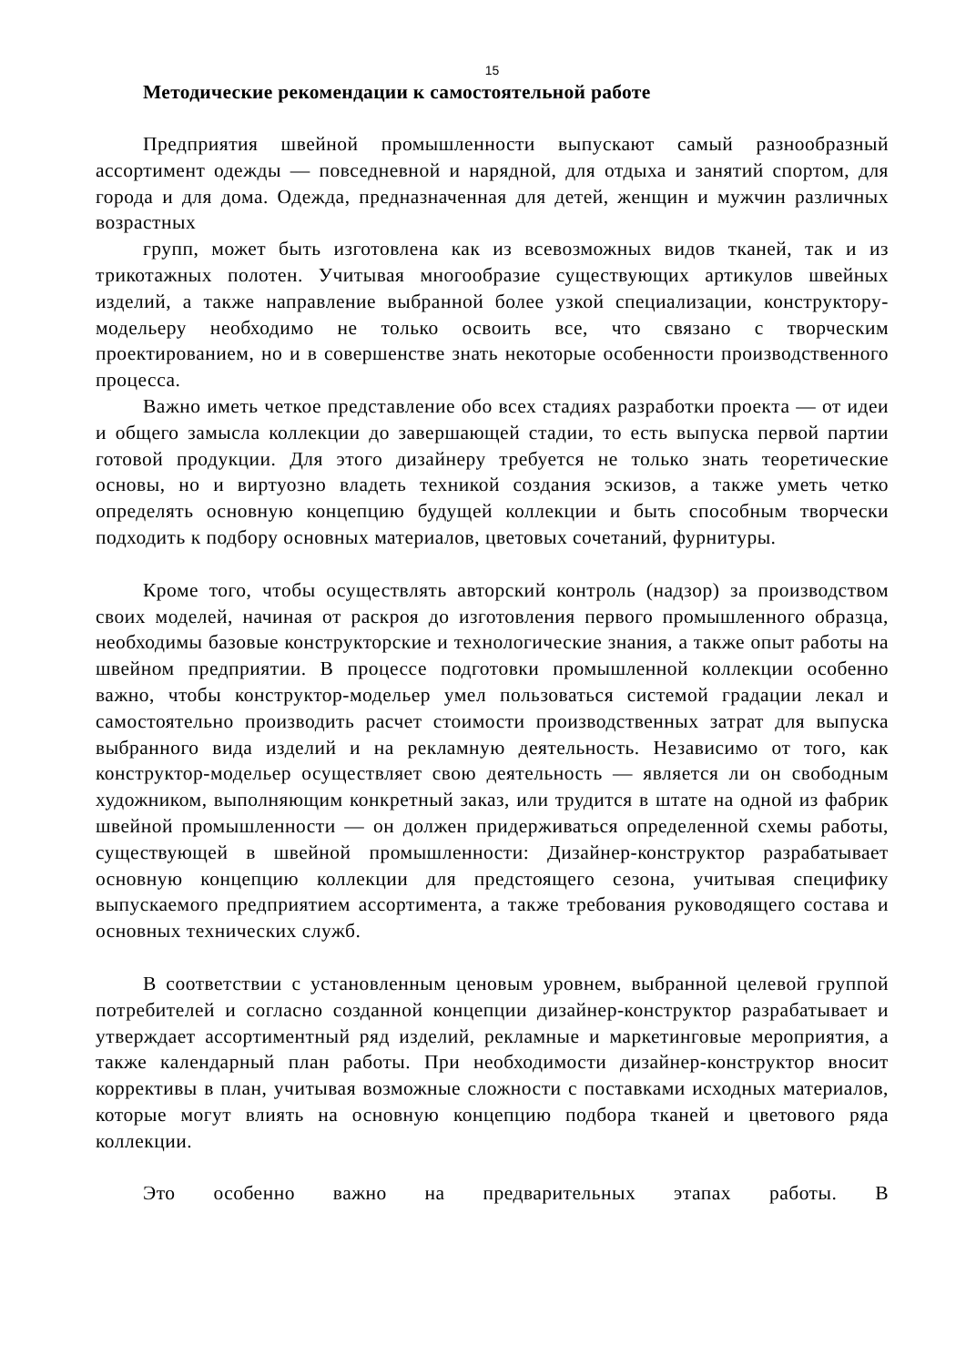15
Методические рекомендации к самостоятельной работе
Предприятия швейной промышленности выпускают самый разнообразный ассортимент одежды — повседневной и нарядной, для отдыха и занятий спортом, для города и для дома. Одежда, предназначенная для детей, женщин и мужчин различных возрастных
групп, может быть изготовлена как из всевозможных видов тканей, так и из трикотажных полотен. Учитывая многообразие существующих артикулов швейных изделий, а также направление выбранной более узкой специализации, конструктору-модельеру необходимо не только освоить все, что связано с творческим проектированием, но и в совершенстве знать некоторые особенности производственного процесса.
Важно иметь четкое представление обо всех стадиях разработки проекта — от идеи и общего замысла коллекции до завершающей стадии, то есть выпуска первой партии готовой продукции. Для этого дизайнеру требуется не только знать теоретические основы, но и виртуозно владеть техникой создания эскизов, а также уметь четко определять основную концепцию будущей коллекции и быть способным творчески подходить к подбору основных материалов, цветовых сочетаний, фурнитуры.
Кроме того, чтобы осуществлять авторский контроль (надзор) за производством своих моделей, начиная от раскроя до изготовления первого промышленного образца, необходимы базовые конструкторские и технологические знания, а также опыт работы на швейном предприятии. В процессе подготовки промышленной коллекции особенно важно, чтобы конструктор-модельер умел пользоваться системой градации лекал и самостоятельно производить расчет стоимости производственных затрат для выпуска выбранного вида изделий и на рекламную деятельность. Независимо от того, как конструктор-модельер осуществляет свою деятельность — является ли он свободным художником, выполняющим конкретный заказ, или трудится в штате на одной из фабрик швейной промышленности — он должен придерживаться определенной схемы работы, существующей в швейной промышленности: Дизайнер-конструктор разрабатывает основную концепцию коллекции для предстоящего сезона, учитывая специфику выпускаемого предприятием ассортимента, а также требования руководящего состава и основных технических служб.
В соответствии с установленным ценовым уровнем, выбранной целевой группой потребителей и согласно созданной концепции дизайнер-конструктор разрабатывает и утверждает ассортиментный ряд изделий, рекламные и маркетинговые мероприятия, а также календарный план работы. При необходимости дизайнер-конструктор вносит коррективы в план, учитывая возможные сложности с поставками исходных материалов, которые могут влиять на основную концепцию подбора тканей и цветового ряда коллекции.
Это особенно важно на предварительных этапах работы. В